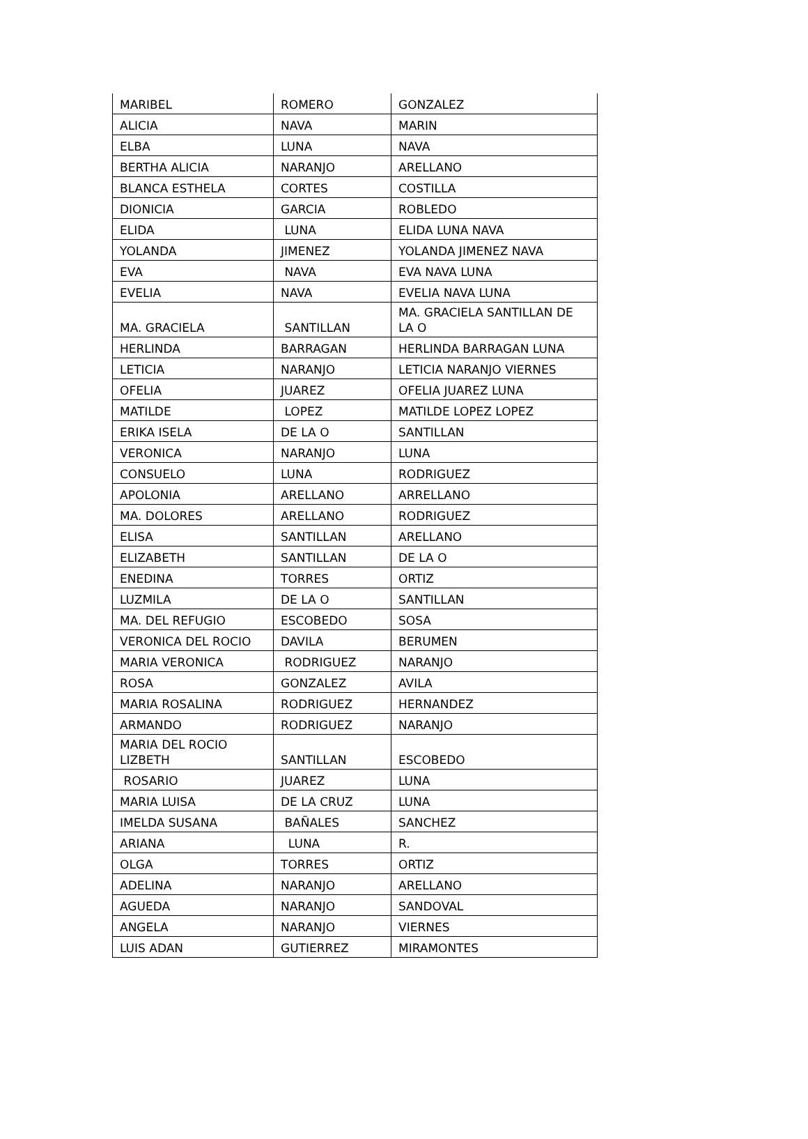| MARIBEL | ROMERO | GONZALEZ |
| ALICIA | NAVA | MARIN |
| ELBA | LUNA | NAVA |
| BERTHA ALICIA | NARANJO | ARELLANO |
| BLANCA ESTHELA | CORTES | COSTILLA |
| DIONICIA | GARCIA | ROBLEDO |
| ELIDA | LUNA | ELIDA LUNA NAVA |
| YOLANDA | JIMENEZ | YOLANDA JIMENEZ NAVA |
| EVA | NAVA | EVA NAVA LUNA |
| EVELIA | NAVA | EVELIA NAVA LUNA |
| MA. GRACIELA | SANTILLAN | MA. GRACIELA SANTILLAN DE LA O |
| HERLINDA | BARRAGAN | HERLINDA BARRAGAN LUNA |
| LETICIA | NARANJO | LETICIA NARANJO VIERNES |
| OFELIA | JUAREZ | OFELIA JUAREZ LUNA |
| MATILDE | LOPEZ | MATILDE LOPEZ LOPEZ |
| ERIKA ISELA | DE LA O | SANTILLAN |
| VERONICA | NARANJO | LUNA |
| CONSUELO | LUNA | RODRIGUEZ |
| APOLONIA | ARELLANO | ARRELLANO |
| MA. DOLORES | ARELLANO | RODRIGUEZ |
| ELISA | SANTILLAN | ARELLANO |
| ELIZABETH | SANTILLAN | DE LA O |
| ENEDINA | TORRES | ORTIZ |
| LUZMILA | DE LA O | SANTILLAN |
| MA. DEL REFUGIO | ESCOBEDO | SOSA |
| VERONICA DEL ROCIO | DAVILA | BERUMEN |
| MARIA VERONICA | RODRIGUEZ | NARANJO |
| ROSA | GONZALEZ | AVILA |
| MARIA ROSALINA | RODRIGUEZ | HERNANDEZ |
| ARMANDO | RODRIGUEZ | NARANJO |
| MARIA DEL ROCIO LIZBETH | SANTILLAN | ESCOBEDO |
| ROSARIO | JUAREZ | LUNA |
| MARIA LUISA | DE LA CRUZ | LUNA |
| IMELDA SUSANA | BAÑALES | SANCHEZ |
| ARIANA | LUNA | R. |
| OLGA | TORRES | ORTIZ |
| ADELINA | NARANJO | ARELLANO |
| AGUEDA | NARANJO | SANDOVAL |
| ANGELA | NARANJO | VIERNES |
| LUIS ADAN | GUTIERREZ | MIRAMONTES |